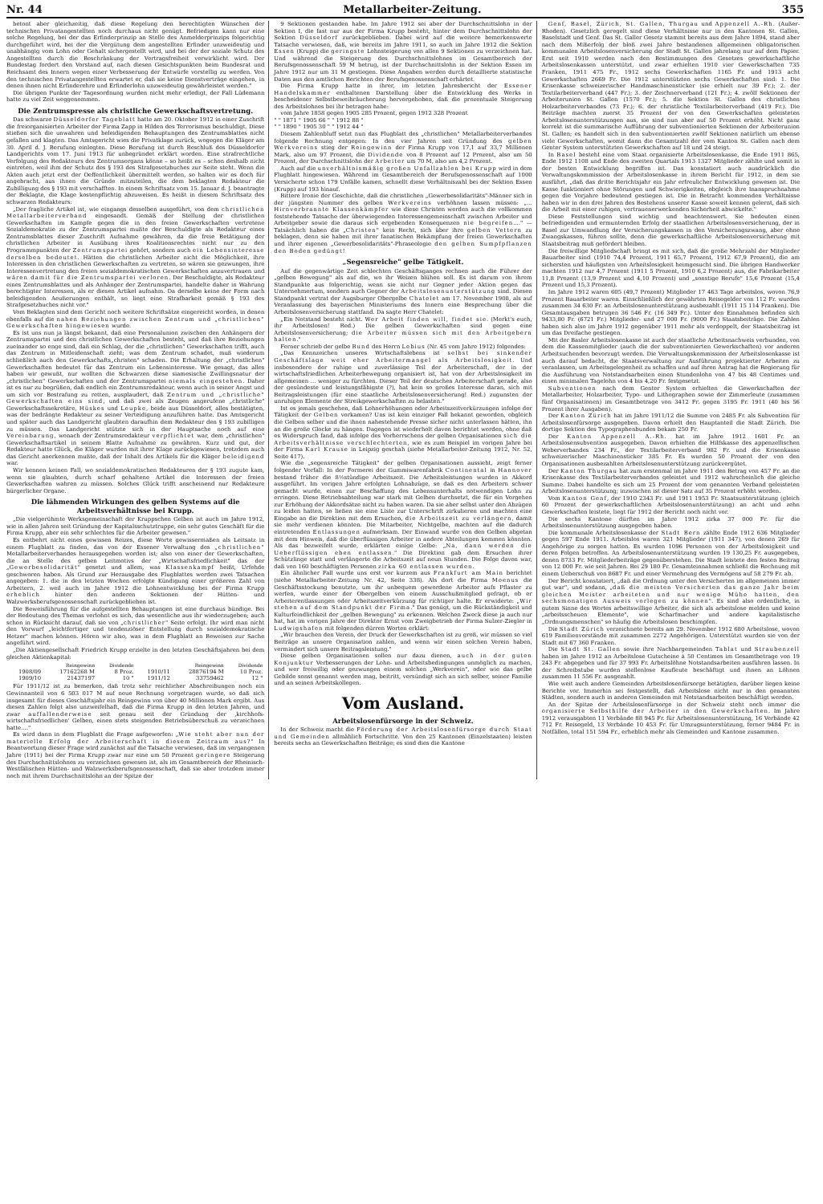Nr. 44 Metallarbeiter-Zeitung. 355
betont aber gleichzeitig, daß diese Regelung den berechtigten Wünschen der technischen Privatangestellten noch durchaus nicht genügt. Befriedigen kann nur eine solche Regelung, bei der das Erfinderprinzip an Stelle des Anmelderprinzips folgerichtig durchgeführt wird, bei der die Vergütung dem angestellten Erfinder unzweideutig und unabhängig vom Lohn oder Gehalt sichergestellt wird, und bei der der soziale Schutz des Angestellten durch die Beschränkung der Vertragsfreiheit verwirklicht wird. Der Bundestag fordert den Vorstand auf, nach diesen Gesichtspunkten beim Bundesrat und Reichsamt des Innern wegen einer Verbesserung der Entwürfe vorstellig zu werden. Von den technischen Privatangestellten erwartet er, daß sie keine Dienstverträge eingehen, in denen ihnen nicht Erfinderehre und Erfinderlohn unzweideutig gewährleistet werden."
Die übrigen Punkte der Tagesordnung wurden nicht mehr erledigt, der Fall Lüdemann hatte zu viel Zeit weggenommen.
Die Zentrumspresse als christliche Gewerkschaftsvertretung.
Das schwarze Düsseldorfer Tageblatt hatte am 20. Oktober 1912 in einer Zuschrift die freiorganisierten Arbeiter der Firma Zapp in Hilden des Terrorismus beschuldigt. Diese stießen sich die unwahren und beleidigenden Behauptungen des Zentrumsblattes nicht gefallen und klagten. Das Amtsgericht wies die Privatklage zurück, wogegen die Kläger am 30. April d. J. Berufung einlegten. Diese Berufung ist durch Beschluß des Düsseldorfer Landgerichts vom 17. Juni 1913 für unbegründet erklärt worden. Eine strafrechtliche Verfolgung des Redakteurs des Zentrumsorgans könne – so heißt es – schon deshalb nicht eintreten, weil ihm der Schutz des § 193 des Strafgesetzbuches zur Seite steht. Wenn die Akten auch jetzt erst der Oeffentlichkeit übermittelt werden, so halten wir es doch für angebracht, aus ihnen die Gründe mitzuteilen, die dem beklagten Redakteur die Zubilligung des § 193 mit verschafften. In einem Schriftsatz vom 15. Januar d. J. beantragte der Beklagte, die Klage kostenpflichtig abzuweisen. Es heißt in diesem Schriftsatz des schwarzen Redakteurs:
„Der fragliche Artikel ist, wie eingangs desselben ausgeführt, von dem christlichen Metallarbeiterverband eingesandt. Gemäß der Stellung der christlichen Gewerkschaften im Kampfe gegen die in den freien Gewerkschaften vertretene Sozialdemokratie zu der Zentrumspartei mußte der Beschuldigte als Redakteur eines Zentrumsblattes dieser Zuschrift Aufnahme gewähren, da die freie Betätigung der christlichen Arbeiter in Ausübung ihres Koalitionsrechtes nicht nur zu den Programmpunkten der Zentrumspartei gehört, sondern auch ein Lebensinteresse derselben bedeutet. Hätten die christlichen Arbeiter nicht die Möglichkeit, ihre Interessen in den christlichen Gewerkschaften zu vertreten, so wären sie gezwungen, ihre Interessenvertretung den freien sozialdemokratischen Gewerkschaften anzuvertrauen und wären damit für die Zentrumspartei verloren. Der Beschuldigte, als Redakteur eines Zentrumsblattes und als Anhänger der Zentrumspartei, handelte daher in Wahrung berechtigter Interessen, als er diesen Artikel aufnahm. Da derselbe keine der Form nach beleidigenden Aeußerungen enthält, so liegt eine Strafbarkeit gemäß § 193 des Strafgesetzbuches nicht vor."
Vom Beklagten sind dem Gericht noch weitere Schriftsätze eingereicht worden, in denen ebenfalls auf die nahen Beziehungen zwischen Zentrum und „christlichen" Gewerkschaften hingewiesen wurde.
Es ist uns nun ja längst bekannt, daß eine Personalunion zwischen den Anhängern der Zentrumspartei und den christlichen Gewerkschaften besteht, und daß ihre Beziehungen zueinander so enge sind, daß ein Schlag, der die „christlichen" Gewerkschaften trifft, auch das Zentrum in Mitleidenschaft zieht; was dem Zentrum schadet, muß wiederum schließlich auch den Gewerkschafts„christen" schaden. Die Erhaltung der „christlichen" Gewerkschaften bedeutet für das Zentrum ein Lebensinteresse. Wie gesagt, das alles haben wir gewußt, nur wollten die Schwarzen diese siamesische Zwillingsnatur der „christlichen" Gewerkschaften und der Zentrumspartei niemals eingestehen. Daher ist es nur zu begrüßen, daß endlich ein Zentrumsredakteur, wenn auch in seiner Angst und um sich vor Bestrafung zu retten, ausplaudert, daß Zentrum und „christliche" Gewerkschaften eins sind, und daß zwei als Zeugen angerufene „christliche" Gewerkschaftssekretäre, Hüskes und Leupke, beide aus Düsseldorf, alles bestätigten, was der bedrängte Redakteur zu seiner Verteidigung anzuführen hatte. Das Amtsgericht und später auch das Landgericht glaubten daraufhin dem Redakteur den § 193 zubilligen zu müssen. Das Landgericht stützte sich in der Hauptsache noch auf eine Vereinbarung, wonach der Zentrumsredakteur verpflichtet war, dem „christlichen" Gewerkschaftsartikel in seinem Blatte Aufnahme zu gewähren. Kurz und gut, der Redakteur hatte Glück, die Kläger wurden mit ihrer Klage zurückgewiesen, trotzdem auch das Gericht anerkennen mußte, daß der Inhalt des Artikels für die Kläger beleidigend war.
Wir kennen keinen Fall, wo sozialdemokratischen Redakteuren der § 193 zugute kam, wenn sie glaubten, durch scharf gehaltene Artikel die Interessen der freien Gewerkschaften wahren zu müssen. Solches Glück trifft anscheinend nur Redakteure bürgerlicher Organe.
Die lähmenden Wirkungen des gelben Systems auf die Arbeitsverhältnisse bei Krupp.
„Die vielgerühmte Werksgemeinschaft der Kruppschen Gelben ist auch im Jahre 1912, wie in allen Jahren seit Gründung der Kapitalsschutztruppe, ein sehr gutes Geschäft für die Firma Krupp, aber ein sehr schlechtes für die Arbeiter gewesen."
Es entbehrt nicht eines gewissen Reizes, diese Worte gewissermaßen als Leitsatz in einem Flugblatt zu finden, das von der Essener Verwaltung des „christlichen" Metallarbeiterverbandes herausgegeben worden ist; also von einer der Gewerkschaften, die an Stelle des gelben Leitmotivs der „Wirtschaftsfriedlichkeit" das der „Gewerbesolidarität" gesetzt und allem, was Klassenkampf heißt, Urfehde geschworen haben. Als Grund zur Herausgabe des Flugblattes werden zwei Tatsachen angegeben: 1. die in den letzten Wochen erfolgte Kündigung einer größeren Zahl von Arbeitern, 2. weil auch im Jahre 1912 die Lohnentwicklung bei der Firma Krupp erheblich hinter den anderen Sektionen der Hütten- und Walzwerksberufsgenossenschaft zurückgeblieben ist.
Die Beweisführung für die aufgestellten Behauptungen ist eine durchaus bündige. Bei der Bedeutung des Themas verlohnt es sich, das wesentliche aus ihr wiederzugeben; auch schon in Rücksicht darauf, daß sie von „christlicher" Seite erfolgt. Ihr wird man nicht den Vorwurf „leichtfertiger und tendenziöser Entstellung durch sozialdemokratische Hetzer" machen können. Hören wir also, was in dem Flugblatt an Beweisen zur Sache angeführt wird.
„Die Aktiengesellschaft Friedrich Krupp erzielte in den letzten Geschäftsjahren bei dem gleichen Aktienkapital:
| | Reingewinn | Dividende | | Reingewinn | Dividende |
| --- | --- | --- | --- | --- | --- |
| 1908/09 | 17162268 M | 8 Proz. | 1910/11 | 28876194 M | 10 Proz. |
| 1909/10 | 21437197 | 10 " | 1911/12 | 33759462 | 12 " |
Für 1911/12 ist zu bemerken, daß trotz sehr reichlicher Abschreibungen noch ein Gewinnanteil von 6 503 017 M auf neue Rechnung vorgetragen wurde, so daß sich insgesamt für dieses Geschäftsjahr ein Reingewinn von über 40 Millionen Mark ergibt. Aus diesen Zahlen folgt also unzweifelhaft, daß die Firma Krupp in den letzten Jahren, und zwar auffallenderweise seit genau seit der Gründung der ‚kirchhofs-wirtschaftsfriedlichen' Gelben, einen stets steigenden Betriebsüberschuß zu verzeichnen hatte...."
Es wird dann in dem Flugblatt die Frage aufgeworfen: „Wie steht aber nun der materielle Erfolg der Arbeiterschaft in diesem Zeitraum aus?" In Beantwortung dieser Frage wird zunächst auf die Tatsache verwiesen, daß im vergangenen Jahre (1911) bei der Firma Krupp zwar nur eine um 50 Prozent geringere Steigerung des Durchschnittslohnes zu verzeichnen gewesen ist, als im Gesamtbereich der Rheinisch-Westfälischen Hütten- und Walzwerksberufsgenossenschaft, daß sie aber trotzdem immer noch mit ihrem Durchschnittslohn an der Spitze der
9 Sektionen gestanden habe. Im Jahre 1912 sei aber der Durchschnittslohn in der Sektion I, die fast nur aus der Firma Krupp besteht, hinter dem Durchschnittslohn der Sektion Düsseldorf zurückgeblieben. Dabei wird auf die weitere bemerkenswerte Tatsache verwiesen, daß, wie bereits im Jahre 1911, so auch im Jahre 1912 die Sektion Essen (Krupp) die geringste Lohnsteigerung von allen 9 Sektionen zu verzeichnen hat. Und während die Steigerung des Durchschnittslohnes im Gesamtbereich der Berufsgenossenschaft 59 M betrug, ist der Durchschnittslohn in der Sektion Essen im Jahre 1912 nur um 31 M gestiegen. Diese Angaben werden durch detaillierte statistische Daten aus den amtlichen Berichten der Berufsgenossenschaft erhärtet.
Die Firma Krupp hatte in ihrer, im letzten Jahresbericht der Essener Handelskammer enthaltenen Darstellung über die Entwicklung des Werks in bescheidener Selbstbeweihräucherung hervorgehoben, daß die prozentuale Steigerung des Arbeitslohnes bei ihr betragen habe:
vom Jahre 1858 gegen 1905 285 Prozent, gegen 1912 328 Prozent
" " 1871 " 1905 66 " " 1912 88 "
" " 1890 " 1905 30 " " 1912 44 "
Diesem Zahlenbluff setzt nun das Flugblatt des „christlichen" Metallarbeiterverbandes folgende Rechnung entgegen: In den vier Jahren seit Gründung des gelben Werkvereins stieg der Reingewinn der Firma Krupp von 17,1 auf 33,7 Millionen Mark, also um 97 Prozent, die Dividende von 8 Prozent auf 12 Prozent, also um 50 Prozent, der Durchschnittslohn der Arbeiter um 70 M, also um 4,2 Prozent.
Auch auf die unverhältnismäßig großen Unfallzahlen bei Krupp wird in dem Flugblatt hingewiesen. Während im Gesamtbereich der Berufsgenossenschaft auf 1000 Versicherte schon 179 Unfälle kamen, schnellt diese Verhältniszahl bei der Sektion Essen (Krupp) auf 193 hinauf.
Bittere Ironie der Geschichte, daß die christlichen „Gewerbesolidaritäts"-Männer sich in der jüngsten Nummer des gelben Werkvereins verhöhnen lassen müssen: „... Hirnverbrannte Klassenkämpfer wie diese Christen werden auch die vollkommen feststehende Tatsache der überwiegenden Interessengemeinschaft zwischen Arbeiter und Arbeitgeber sowie die daraus sich ergebenden Konsequenzen nie begreifen...." — Tatsächlich haben die „Christen" kein Recht, sich über ihre gelben Vettern zu beklagen, denn sie haben mit ihrer fanatischen Bekämpfung der freien Gewerkschaften und ihrer eigenen „Gewerbesolidaritäts"-Phraseologie den gelben Sumpfpflanzen den Boden gedüngt!
„Segensreiche" gelbe Tätigkeit.
Auf die gegenwärtige Zeit schlechten Geschäftsganges rechnen auch die Führer der „gelben Bewegung" als auf die, wo ihr Weizen blühen soll. Es ist darum von ihrem Standpunkte aus folgerichtig, wenn sie nicht nur Gegner jeder Aktion gegen das Unternehmertum, sondern auch Gegner der Arbeitslosenunterstützung sind. Diesen Standpunkt vertrat der Augsburger Obergelbe Chatelet am 17. November 1908, als auf Veranlassung des bayerischen Ministeriums des Innern eine Besprechung über die Arbeitslosenversicherung stattfand. Da sagte Herr Chatelet:
„Ein Notstand besteht nicht. Wer Arbeit finden will, findet sie. (Merkt's euch, ihr Arbeitslosen! Red.) Die gelben Gewerkschaften sind gegen eine Arbeitslosenversicherung; die Arbeiter müssen sich mit den Arbeitgebern halten."
Ferner schrieb der gelbe Bund des Herrn Lebius (Nr. 45 vom Jahre 1912) folgendes:
„Das Kennzeichen unseres Wirtschaftslebens ist selbst bei sinkender Geschäftslage weit eher Arbeitermangel als Arbeitslosigkeit. Und insbesondere der ruhige und zuverlässige Teil der Arbeiterschaft, der in der wirtschaftsfriedlichen Arbeiterbewegung organisiert ist, hat von der Arbeitslosigkeit im allgemeinen ... weniger zu fürchten. Dieser Teil der deutschen Arbeiterschaft gerade, also der gesündeste und leistungsfähigste (?), hat kein so großes Interesse daran, sich mit Beitragsleistungen (für eine staatliche Arbeitslosenversicherung! Red.) zugunsten der unruhigen Elemente der Streikgewerkschaften zu belasten."
Ist es jemals geschehen, daß Lohnerhöhungen oder Arbeitszeitverkürzungen infolge der Tätigkeit der Gelben vorkamen? Uns ist kein einziger Fall bekannt geworden, obgleich die Gelben selber und die ihnen nahestehende Presse sicher nicht unterlassen hätten, ihn an die große Glocke zu hängen. Dagegen ist wiederholt davon berichtet worden, ohne daß es Widerspruch fand, daß infolge des Vorherrschens der gelben Organisationen sich die Arbeitsverhältnisse verschlechterten, wie es zum Beispiel im vorigen Jahre bei der Firma Karl Krause in Leipzig geschah (siehe Metallarbeiter-Zeitung 1912, Nr. 52, Seite 417).
Wie die „segensreiche Tätigkeit" der gelben Organisationen aussieht, zeigt ferner folgender Vorfall: In der Formerei der Gummiwarenfabrik Continental in Hannover bestand früher die 8½stündige Arbeitszeit. Die Arbeitsleistungen wurden in Akkord ausgeführt. Im vorigen Jahre erfolgten Lohnabzüge, so daß es den Arbeitern schwer gemacht wurde, einen zur Beschaffung des Lebensunterhalts notwendigen Lohn zu erringen. Diese Betriebsabteilung war stark mit Gelben durchsetzt, die für ein Vorgehen zur Erhöhung der Akkordsätze nicht zu haben waren. Da sie aber selbst unter den Abzügen zu leiden hatten, so ließen sie eine Liste zur Unterschrift zirkulieren und machten eine Eingabe an die Direktion mit dem Ersuchen, die Arbeitszeit zu verlängern, damit sie mehr verdienen könnten. Die Mitarbeiter, Nichtgelbe, machten auf die dadurch eintretenden Entlassungen aufmerksam. Der Einwand wurde von den Gelben abgetan mit dem Hinweis, daß die überflüssigen Arbeiter in andere Abteilungen kommen könnten. Als das bezweifelt wurde, erklärten einige Gelbe: „Na, dann werden die Ueberflüssigen eben entlassen." Die Direktion gab dem Ersuchen ihrer Schützlinge statt und verlängerte die Arbeitszeit auf neun Stunden. Die Folge davon war, daß von 160 beschäftigten Personen zirka 60 entlassen wurden.
Ein ähnlicher Fall wurde uns erst vor kurzem aus Frankfurt am Main berichtet (siehe Metallarbeiter-Zeitung Nr. 42, Seite 338). Als dort die Firma Moenus die Geschäftsstockung benutzte, um ihr unbequem gewordene Arbeiter aufs Pflaster zu werfen, wurde einer der Obergelben von einem Ausschußmitglied gefragt, ob er Arbeiterentlassungen oder Arbeitszeitverkürzung für richtiger halte. Er erwiderte: „Wir stehen auf dem Standpunkt der Firma." Das genügt, um die Rückständigkeit und Kulturfeindlichkeit der „gelben Bewegung" zu erkennen. Welchen Zweck diese ja auch nur hat, hat im vorigen Jahre der Direktor Ernst vom Zweigbetrieb der Firma Sulzer-Ziegler in Ludwigshafen mit folgenden dürren Worten erklärt:
„Wir brauchen den Verein, der Druck der Gewerkschaften ist zu groß, wir müssen so viel Beiträge an unsere Organisation zahlen, und wenn wir einen solchen Verein haben, vermindert sich unsere Beitragsleistung."
Diese gelben Organisationen sollen nur dazu dienen, auch in der guten Konjunktur Verbesserungen der Lohn- und Arbeitsbedingungen unmöglich zu machen, und wer freiwillig oder gezwungen einem solchen „Werkverein", oder wie das gelbe Gebilde sonst genannt werden mag, beitritt, versündigt sich an sich selber, seiner Familie und an seinen Arbeitskollegen.
Vom Ausland.
Arbeitslosenfürsorge in der Schweiz.
In der Schweiz macht die Förderung der Arbeitslosenfürsorge durch Staat und Gemeinden allmählich Fortschritte. Von den 25 Kantonen (Einzelstaaten) leisten bereits sechs an Gewerkschaften Beiträge; es sind dies die Kantone
Genf, Basel, Zürich, St. Gallen, Thurgau und Appenzell A.-Rh. (Außer-Rhoden). Gesetzlich geregelt sind diese Verhältnisse nur in den Kantonen St. Gallen, Baselstadt und Genf. Das St. Galler Gesetz stammt bereits aus dem Jahre 1894, stand aber nach dem Mißerfolg der bloß zwei Jahre bestandenen allgemeinen obligatorischen kommunalen Arbeitslosenversicherung der Stadt St. Gallen jahrelang nur auf dem Papier. Erst seit 1910 werden nach den Bestimmungen des Gesetzes gewerkschaftliche Arbeitslosenkassen unterstützt, und zwar erhielten 1910 vier Gewerkschaften 735 Franken, 1911 475 Fr., 1912 sechs Gewerkschaften 1165 Fr. und 1913 acht Gewerkschaften 2669 Fr. Die 1912 unterstützten sechs Gewerkschaften sind: 1. Die Krisenkasse schweizerischer Handmaschinensticker (sie erhielt nur 39 Fr.); 2. der Textilarbeiterverband (447 Fr.); 3. der Zeichnerverband (121 Fr.); 4. zwölf Sektionen der Arbeiterunion St. Gallen (1570 Fr.); 5. die Sektion St. Gallen des christlichen Holzarbeiterverbandes (73 Fr.); 6. der christliche Textilarbeiterverband (419 Fr.). Die Beiträge machten zuerst 35 Prozent der von den Gewerkschaften geleisteten Arbeitslosenunterstützungen aus, sie sind nun aber auf 50 Prozent erhöht. Nicht ganz korrekt ist die summarische Aufführung der subventionierten Sektionen der Arbeiterunion St. Gallen; es handelt sich in den subventionierten zwölf Sektionen natürlich um ebenso viele Gewerkschaften, womit dann die Gesamtzahl der vom Kanton St. Gallen nach dem Genter System unterstützten Gewerkschaften auf 18 und 24 steigt.
In Basel besteht eine vom Staat organisierte Arbeitslosenkasse, die Ende 1911 865, Ende 1912 1108 und Ende des zweiten Quartals 1913 1327 Mitglieder zählte und somit in der besten Entwicklung begriffen ist. Das konstatiert auch ausdrücklich die Verwaltungskommission der Arbeitslosenkasse in ihrem Bericht für 1912, in dem sie ausführt, „daß das dritte Berichtsjahr ein Jahr erfreulicher Entwicklung gewesen ist. Die Kasse funktioniert ohne Störungen und Schwierigkeiten, obgleich ihre Inanspruchnahme gegen die Vorjahre bedeutend gestiegen ist. Die in Betracht kommenden Verhältnisse haben wir in den drei Jahren des Bestehens unserer Kasse soweit kennen gelernt, daß sich die Arbeit mit einer ruhigen, vertrauenerweckenden Sicherheit abwickelte."
Diese Feststellungen sind wichtig und beachtenswert. Sie bedeuten einen befriedigenden und ermunternden Erfolg der staatlichen Arbeitslosenversicherung, der in Basel zur Umwandlung der Versicherungskassen in den Versicherungszwang, aber ohne Zwangskassen, führen sollte, denn die gewerkschaftliche Arbeitslosenversicherung mit Staatsbeitrag muß gefördert bleiben.
Die freiwillige Mitgliedschaft bringt es mit sich, daß die große Mehrzahl der Mitglieder Bauarbeiter sind (1910 74,4 Prozent, 1911 65,7 Prozent, 1912 67,9 Prozent), die am sichersten und häufigsten von Arbeitslosigkeit heimgesucht sind. Die übrigen Handwerker machten 1912 nur 4,7 Prozent (1911 5 Prozent, 1910 6,2 Prozent) aus, die Fabrikarbeiter 11,8 Prozent (13,9 Prozent und 4,10 Prozent) und „sonstige Berufe" 15,6 Prozent (15,4 Prozent und 15,3 Prozent).
Im Jahre 1912 waren 605 (49,7 Prozent) Mitglieder 17 463 Tage arbeitslos, wovon 76,9 Prozent Bauarbeiter waren. Einschließlich der gewährten Reisegelder von 112 Fr. wurden zusammen 34 630 Fr. an Arbeitslosenunterstützung ausbezahlt (1911 15 114 Franken). Die Gesamtausgaben betrugen 36 546 Fr. (16 349 Fr.). Unter den Einnahmen befinden sich 9433,80 Fr. (6721 Fr.) Mitglieder- und 27 000 Fr. (9000 Fr.) Staatsbeiträge. Die Zahlen haben sich also im Jahre 1912 gegenüber 1911 mehr als verdoppelt, der Staatsbeitrag ist um das Dreifache gestiegen.
Mit der Basler Arbeitslosenkasse ist auch der staatliche Arbeitsnachweis verbunden, von dem die Kassenmitglieder (auch die der subventionierten Gewerkschaften) vor anderen Arbeitsuchenden bevorzugt werden. Die Verwaltungskommission der Arbeitslosenkasse ist auch darauf bedacht, die Staatsverwaltung zur Ausführung projektierter Arbeiten zu veranlassen, um Arbeitsgelegenheit zu schaffen und auf ihren Antrag hat die Regierung für die Ausführung von Notstandsarbeiten einen Stundenlohn von 47 bis 48 Centimes und einen minimalen Tagelohn von 4 bis 4,20 Fr. festgesetzt.
Subventionen nach dem Genter System erhielten die Gewerkschaften der Metallarbeiter, Holzarbeiter, Typo- und Lithographen sowie der Zimmerleute (zusammen fünf Organisationen) im Gesamtbetrage von 3412 Fr. gegen 3195 Fr. 1911 (40 bis 56 Prozent ihrer Ausgaben).
Der Kanton Zürich hat im Jahre 1911/12 die Summe von 2485 Fr. als Subvention für Arbeitslosenfürsorge ausgegeben. Davon erhielt den Hauptanteil die Stadt Zürich. Die dortige Sektion des Typographenbundes bekam 250 Fr.
Der Kanton Appenzell A.-Rh. hat im Jahre 1912 1601 Fr. an Arbeitslosensubvention ausgegeben. Davon erhielten die Hilfskasse des appenzellischen Weberverbandes 234 Fr., der Textilarbeiterverband 982 Fr. und die Krisenkasse schweizerischer Maschinensticker 385 Fr. Es wurden 50 Prozent der von den Organisationen ausbezahlten Arbeitslosenunterstützung zurückvergütet.
Der Kanton Thurgau hat zum erstenmal im Jahre 1911 den Betrag von 457 Fr. an die Krisenkasse des Textilarbeiterverbandes geleistet und 1912 wahrscheinlich die gleiche Summe. Dabei handelte es sich um 25 Prozent der vom genannten Verband geleisteten Arbeitslosenunterstützung; inzwischen ist dieser Satz auf 35 Prozent erhöht worden.
Vom Kanton Genf, der 1910 2343 Fr. und 1911 1953 Fr. Staatsunterstützung (gleich 60 Prozent der gewerkschaftlichen Arbeitslosenunterstützung) an acht und zehn Gewerkschaften leistete, liegt für 1912 der Bericht noch nicht vor.
Die sechs Kantone dürften im Jahre 1912 zirka 37 000 Fr. für die Arbeitslosenunterstützung ausgegeben haben.
Die kommunale Arbeitslosenkasse der Stadt Bern zählte Ende 1912 636 Mitglieder gegen 597 Ende 1911. Arbeitslos waren 321 Mitglieder (1911 347), von denen 269 für Angehörige zu sorgen hatten. Es wurden 1096 Personen von der Arbeitslosigkeit und deren Folgen betroffen. An Arbeitslosenunterstützung wurden 19 130,25 Fr. ausgegeben, denen 8733 Fr. Mitgliederbeiträge gegenüberstehen. Die Stadt leistete den festen Beitrag von 12 000 Fr. wie seit Jahren. Bei 29 180 Fr. Gesamteinnahmen schließt die Rechnung mit einem Ueberschuß von 8687 Fr. und einer Vermehrung des Vermögens auf 58 279 Fr. ab.
Der Bericht konstatiert, „daß die Ordnung unter den Versicherten im allgemeinen immer gut war", und sodann, „daß die meisten Versicherten das ganze Jahr beim gleichen Meister arbeiteten und nur wenige Mühe hatten, den sechsmonatigen Ausweis vorlegen zu können". Es sind also ordentliche, in gutem Sinne des Wortes arbeitswillige Arbeiter, die sich als arbeitslose melden und keine „arbeitsscheuen Elemente", wie Scharfmacher und andere kapitalistische „Ordnungsmenschen" so häufig die Arbeitslosen beschimpfen.
Die Stadt Zürich verzeichnete bereits am 29. November 1912 680 Arbeitslose, wovon 619 Familienvorstände mit zusammen 2272 Angehörigen. Unterstützt wurden sie von der Stadt mit 67 360 Franken.
Die Stadt St. Gallen sowie ihre Nachbargemeinden Tablat und Straubenzell haben im Jahre 1912 an Arbeitslose Gutscheine à 50 Centimes im Gesamtbetrage von 19 243 Fr. abgegeben und für 37 993 Fr. Arbeitslöhne Notstandsarbeiten ausführen lassen. In der Schreibstube wurden stellenlose Kaufleute beschäftigt und ihnen an Löhnen zusammen 11 556 Fr. ausgezahlt.
Wie weit auch andere Gemeinden Arbeitslosenfürsorge betätigten, darüber liegen keine Berichte vor. Immerhin sei festgestellt, daß Arbeitslose nicht nur in den genannten Städten, sondern auch in anderen Gemeinden mit Notstandsarbeiten beschäftigt werden.
An der Spitze der Arbeitslosenfürsorge in der Schweiz steht noch immer die organisierte Selbsthilfe der Arbeiter in den Gewerkschaften. Im Jahre 1912 verausgabten 11 Verbände 88 945 Fr. für Arbeitslosenunterstützung, 16 Verbände 42 712 Fr. Reisegeld, 13 Verbände 10 453 Fr. für Umzugsunterstützung, ferner 9484 Fr. in Notfällen, total 151 594 Fr., erheblich mehr als Gemeinden und Kantone zusammen.